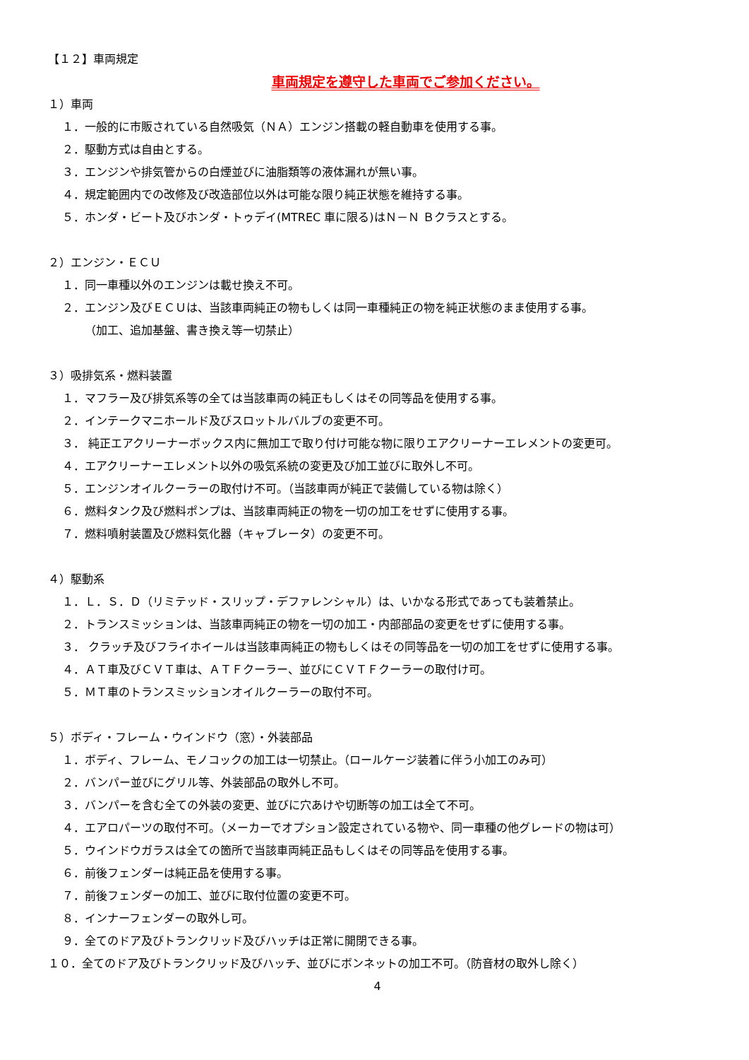【１２】車両規定
車両規定を遵守した車両でご参加ください。
１）車両
１．一般的に市販されている自然吸気（ＮＡ）エンジン搭載の軽自動車を使用する事。
２．駆動方式は自由とする。
３．エンジンや排気管からの白煙並びに油脂類等の液体漏れが無い事。
４．規定範囲内での改修及び改造部位以外は可能な限り純正状態を維持する事。
５．ホンダ・ビート及びホンダ・トゥデイ(MTREC 車に限る)はＮ－Ｎ Ｂクラスとする。
２）エンジン・ＥＣＵ
１．同一車種以外のエンジンは載せ換え不可。
２．エンジン及びＥＣＵは、当該車両純正の物もしくは同一車種純正の物を純正状態のまま使用する事。
（加工、追加基盤、書き換え等一切禁止）
３）吸排気系・燃料装置
１．マフラー及び排気系等の全ては当該車両の純正もしくはその同等品を使用する事。
２．インテークマニホールド及びスロットルバルブの変更不可。
３． 純正エアクリーナーボックス内に無加工で取り付け可能な物に限りエアクリーナーエレメントの変更可。
４．エアクリーナーエレメント以外の吸気系統の変更及び加工並びに取外し不可。
５．エンジンオイルクーラーの取付け不可。（当該車両が純正で装備している物は除く）
６．燃料タンク及び燃料ポンプは、当該車両純正の物を一切の加工をせずに使用する事。
７．燃料噴射装置及び燃料気化器（キャブレータ）の変更不可。
４）駆動系
１．Ｌ．Ｓ．Ｄ（リミテッド・スリップ・デファレンシャル）は、いかなる形式であっても装着禁止。
２．トランスミッションは、当該車両純正の物を一切の加工・内部部品の変更をせずに使用する事。
３． クラッチ及びフライホイールは当該車両純正の物もしくはその同等品を一切の加工をせずに使用する事。
４．ＡＴ車及びＣＶＴ車は、ＡＴＦクーラー、並びにＣＶＴＦクーラーの取付け可。
５．ＭＴ車のトランスミッションオイルクーラーの取付不可。
５）ボディ・フレーム・ウインドウ（窓）・外装部品
１．ボディ、フレーム、モノコックの加工は一切禁止。（ロールケージ装着に伴う小加工のみ可）
２．バンパー並びにグリル等、外装部品の取外し不可。
３．バンパーを含む全ての外装の変更、並びに穴あけや切断等の加工は全て不可。
４．エアロパーツの取付不可。（メーカーでオプション設定されている物や、同一車種の他グレードの物は可）
５．ウインドウガラスは全ての箇所で当該車両純正品もしくはその同等品を使用する事。
６．前後フェンダーは純正品を使用する事。
７．前後フェンダーの加工、並びに取付位置の変更不可。
８．インナーフェンダーの取外し可。
９．全てのドア及びトランクリッド及びハッチは正常に開閉できる事。
１０．全てのドア及びトランクリッド及びハッチ、並びにボンネットの加工不可。（防音材の取外し除く）
4